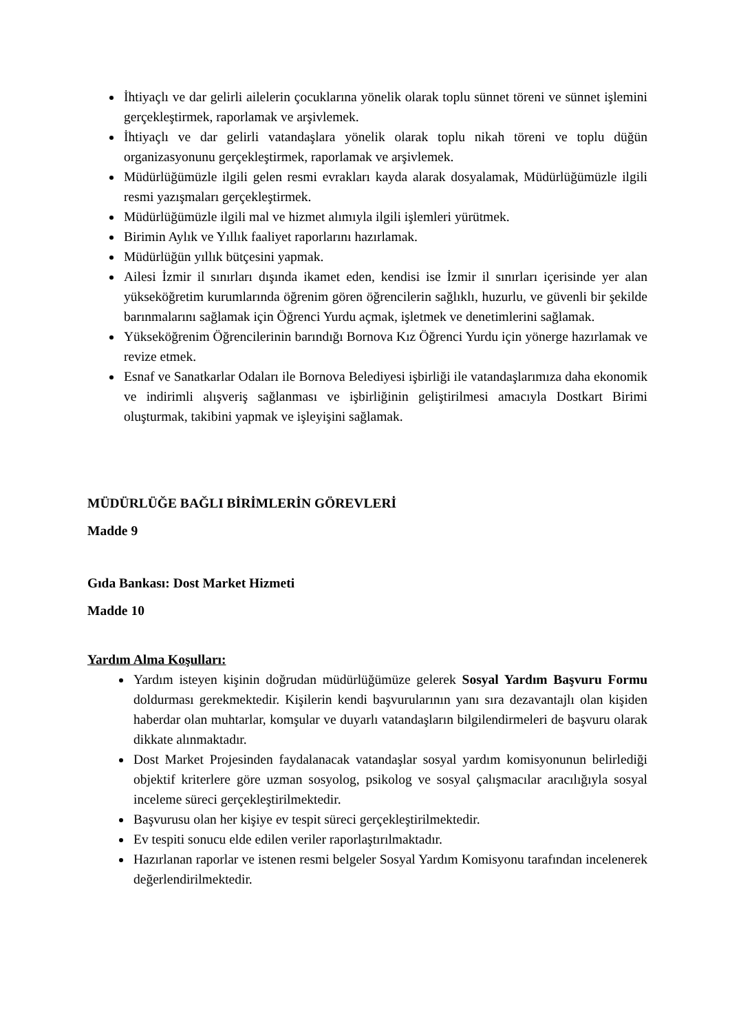İhtiyaçlı ve dar gelirli ailelerin çocuklarına yönelik olarak toplu sünnet töreni ve sünnet işlemini gerçekleştirmek, raporlamak ve arşivlemek.
İhtiyaçlı ve dar gelirli vatandaşlara yönelik olarak toplu nikah töreni ve toplu düğün organizasyonunu gerçekleştirmek, raporlamak ve arşivlemek.
Müdürlüğümüzle ilgili gelen resmi evrakları kayda alarak dosyalamak, Müdürlüğümüzle ilgili resmi yazışmaları gerçekleştirmek.
Müdürlüğümüzle ilgili mal ve hizmet alımıyla ilgili işlemleri yürütmek.
Birimin Aylık ve Yıllık faaliyet raporlarını hazırlamak.
Müdürlüğün yıllık bütçesini yapmak.
Ailesi İzmir il sınırları dışında ikamet eden, kendisi ise İzmir il sınırları içerisinde yer alan yükseköğretim kurumlarında öğrenim gören öğrencilerin sağlıklı, huzurlu, ve güvenli bir şekilde barınmalarını sağlamak için Öğrenci Yurdu açmak, işletmek ve denetimlerini sağlamak.
Yükseköğrenim Öğrencilerinin barındığı Bornova Kız Öğrenci Yurdu için yönerge hazırlamak ve revize etmek.
Esnaf ve Sanatkarlar Odaları ile Bornova Belediyesi işbirliği ile vatandaşlarımıza daha ekonomik ve indirimli alışveriş sağlanması ve işbirliğinin geliştirilmesi amacıyla Dostkart Birimi oluşturmak, takibini yapmak ve işleyişini sağlamak.
MÜDÜRLÜĞE BAĞLI BİRİMLERİN GÖREVLERİ
Madde 9
Gıda Bankası: Dost Market Hizmeti
Madde 10
Yardım Alma Koşulları:
Yardım isteyen kişinin doğrudan müdürlüğümüze gelerek Sosyal Yardım Başvuru Formu doldurması gerekmektedir. Kişilerin kendi başvurularının yanı sıra dezavantajlı olan kişiden haberdar olan muhtarlar, komşular ve duyarlı vatandaşların bilgilendirmeleri de başvuru olarak dikkate alınmaktadır.
Dost Market Projesinden faydalanacak vatandaşlar sosyal yardım komisyonunun belirlediği objektif kriterlere göre uzman sosyolog, psikolog ve sosyal çalışmacılar aracılığıyla sosyal inceleme süreci gerçekleştirilmektedir.
Başvurusu olan her kişiye ev tespit süreci gerçekleştirilmektedir.
Ev tespiti sonucu elde edilen veriler raporlaştırılmaktadır.
Hazırlanan raporlar ve istenen resmi belgeler Sosyal Yardım Komisyonu tarafından incelenerek değerlendirilmektedir.